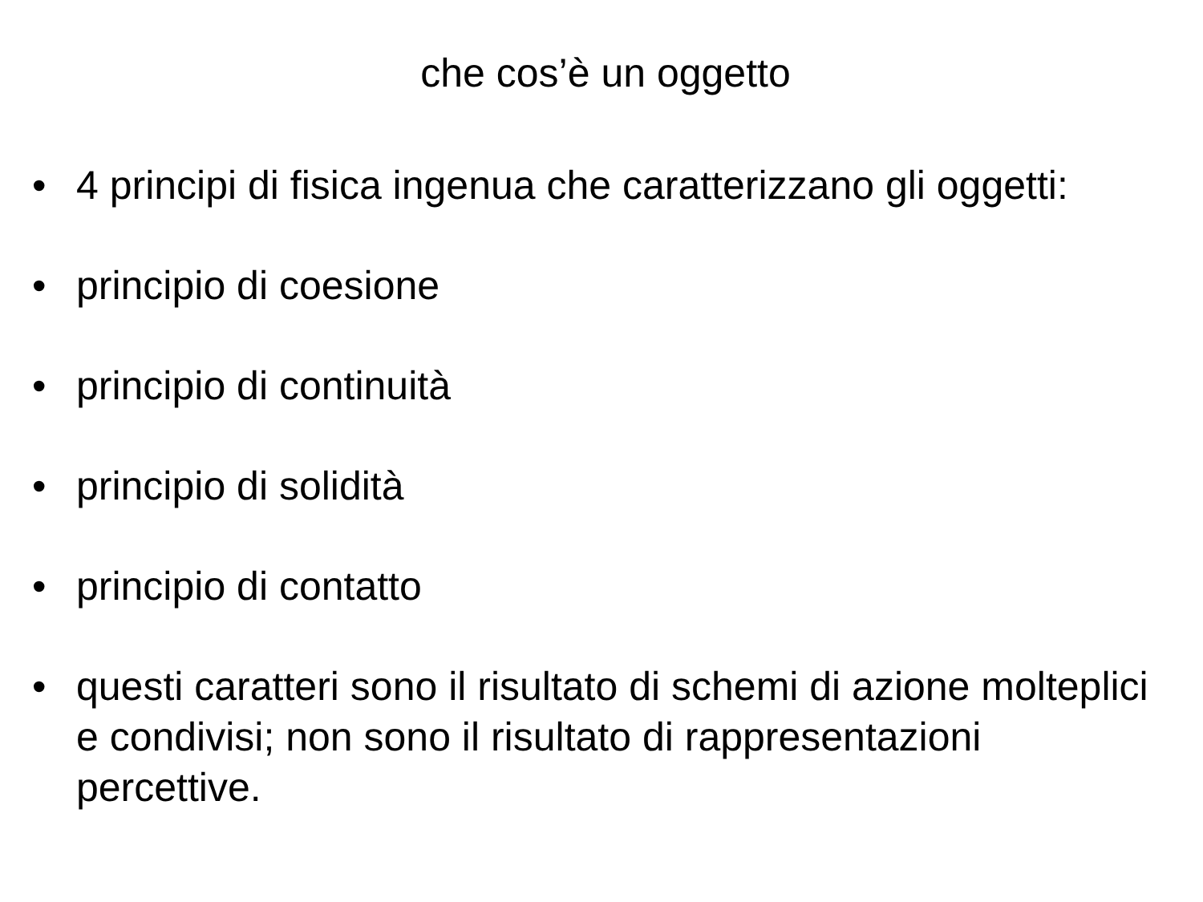che cos’è un oggetto
• 4 principi di fisica ingenua che caratterizzano gli oggetti:
• principio di coesione
• principio di continuità
• principio di solidità
• principio di contatto
• questi caratteri sono il risultato di schemi di azione molteplici e condivisi; non sono il risultato di rappresentazioni percettive.